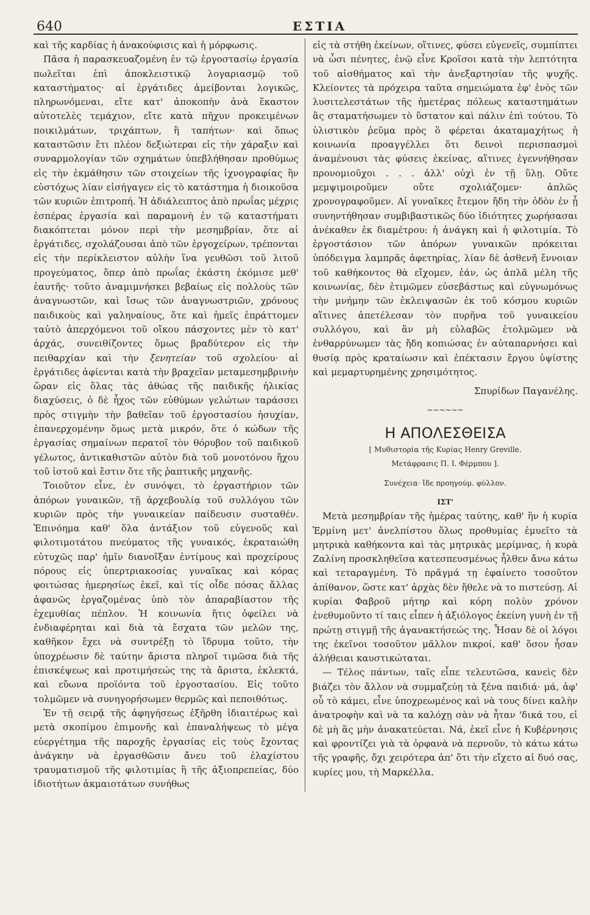640 ΕΣΤΙΑ
καὶ τῆς καρδίας ἡ ἀνακούφισις καὶ ἡ μόρφωσις.
Πᾶσα ἡ παρασκευαζομένη ἐν τῷ ἐργοστασίῳ ἐργασία πωλεῖται ἐπὶ ἀποκλειστικῷ λογαριασμῷ τοῦ καταστήματος· αἱ ἐργάτιδες ἀμείβονται λογικῶς, πληρωνόμεναι, εἴτε κατ' ἀποκοπὴν ἀνὰ ἕκαστον αὐτοτελὲς τεμάχιον, εἴτε κατὰ πῆχυν προκειμένων ποικιλμάτων, τριχάπτων, ἢ ταπήτων· καὶ ὅπως καταστῶσιν ἔτι πλέον δεξιώτεραι εἰς τὴν χάραξιν καὶ συναρμολογίαν τῶν σχημάτων ὑπεβλήθησαν προθύμως εἰς τὴν ἐκμάθησιν τῶν στοιχείων τῆς ἰχνογραφίας ἣν εὐστόχως λίαν εἰσήγαγεν εἰς τὸ κατάστημα ἡ διοικοῦσα τῶν κυριῶν ἐπιτροπή. Ἡ ἀδιάλειπτος ἀπὸ πρωΐας μέχρις ἑσπέρας ἐργασία καὶ παραμονὴ ἐν τῷ καταστήματι διακόπτεται μόνον περὶ τὴν μεσημβρίαν, ὅτε αἱ ἐργάτιδες, σχολάζουσαι ἀπὸ τῶν ἐργοχείρων, τρέπονται εἰς τὴν περίκλειστον αὐλὴν ἵνα γευθῶσι τοῦ λιτοῦ προγεύματος, ὅπερ ἀπὸ πρωΐας ἑκάστη ἐκόμισε μεθ' ἑαυτῆς· τοῦτο ἀναμιμνήσκει βεβαίως εἰς πολλοὺς τῶν ἀναγνωστῶν, καὶ ἴσως τῶν ἀναγνωστριῶν, χρόνους παιδικοὺς καὶ γαληναίους, ὅτε καὶ ἡμεῖς ἐπράττομεν ταὐτὸ ἀπερχόμενοι τοῦ οἴκου πάσχοντες μὲν τὸ κατ' ἀρχάς, συνειθίζοντες ὅμως βραδύτερον εἰς τὴν πειθαρχίαν καὶ τὴν ξενητείαν τοῦ σχολείου· αἱ ἐργάτιδες ἀφίενται κατὰ τὴν βραχεῖαν μεταμεσημβρινὴν ὥραν εἰς ὅλας τὰς ἀθώας τῆς παιδικῆς ἡλικίας διαχύσεις, ὁ δὲ ἦχος τῶν εὐθύμων γελώτων ταράσσει πρὸς στιγμὴν τὴν βαθεῖαν τοῦ ἐργοστασίου ἡσυχίαν, ἐπανερχομένην ὅμως μετὰ μικρόν, ὅτε ὁ κώδων τῆς ἐργασίας σημαίνων περατοῖ τὸν θόρυβον τοῦ παιδικοῦ γέλωτος, ἀντικαθιστῶν αὐτὸν διὰ τοῦ μονοτόνου ἤχου τοῦ ἱστοῦ καὶ ἔστιν ὅτε τῆς ῥαπτικῆς μηχανῆς.
Τοιοῦτον εἶνε, ἐν συνόψει, τὸ ἐργαστήριον τῶν ἀπόρων γυναικῶν, τῇ ἀρχεβουλίᾳ τοῦ συλλόγου τῶν κυριῶν πρὸς τὴν γυναικείαν παίδευσιν συσταθέν. Ἐπινόημα καθ' ὅλα ἀντάξιον τοῦ εὐγενοῦς καὶ φιλοτιμοτάτου πνεύματος τῆς γυναικός, ἐκραταιώθη εὐτυχῶς παρ' ἡμῖν διανοῖξαν ἐντίμους καὶ προχείρους πόρους εἰς ὑπερτριακοσίας γυναῖκας καὶ κόρας φοιτώσας ἡμερησίως ἐκεῖ, καὶ τίς οἶδε πόσας ἄλλας ἀφανῶς ἐργαζομένας ὑπὸ τὸν ἀπαραβίαστον τῆς ἐχεμυθίας πέπλον. Ἡ κοινωνία ἥτις ὀφείλει νὰ ἐνδιαφέρηται καὶ διὰ τὰ ἔσχατα τῶν μελῶν της, καθῆκον ἔχει νὰ συντρέξῃ τὸ ἵδρυμα τοῦτο, τὴν ὑποχρέωσιν δὲ ταύτην ἄριστα πληροῖ τιμῶσα διὰ τῆς ἐπισκέψεως καὶ προτιμήσεώς της τὰ ἄριστα, ἐκλεκτά, καὶ εὔωνα προϊόντα τοῦ ἐργοστασίου. Εἰς τοῦτο τολμῶμεν νὰ συνηγορήσωμεν θερμῶς καὶ πεποιθότως.
Ἐν τῇ σειρᾷ τῆς ἀφηγήσεως ἐξῆρθη ἰδιαιτέρως καὶ μετὰ σκοπίμου ἐπιμονῆς καὶ ἐπαναλήψεως τὸ μέγα εὐεργέτημα τῆς παροχῆς ἐργασίας εἰς τοὺς ἔχοντας ἀνάγκην νὰ ἐργασθῶσιν ἄνευ τοῦ ἐλαχίστου τραυματισμοῦ τῆς φιλοτιμίας ἢ τῆς ἀξιοπρεπείας, δύο ἰδιοτήτων ἀκμαιοτάτων συνήθως
εἰς τὰ στήθη ἐκείνων, οἵτινες, φύσει εὐγενεῖς, συμπίπτει νὰ ὦσι πένητες, ἐνῷ εἶνε Κροῖσοι κατὰ τὴν λεπτότητα τοῦ αἰσθήματος καὶ τὴν ἀνεξαρτησίαν τῆς ψυχῆς. Κλείοντες τὰ πρόχειρα ταῦτα σημειώματα ἐφ' ἑνὸς τῶν λυσιτελεστάτων τῆς ἡμετέρας πόλεως καταστημάτων ἂς σταματήσωμεν τὸ ὕστατον καὶ πάλιν ἐπὶ τούτου. Τὸ ὑλιστικὸν ῥεῦμα πρὸς ὃ φέρεται ἀκαταμαχήτως ἡ κοινωνία προαγγέλλει ὅτι δεινοὶ περισπασμοὶ ἀναμένουσι τὰς φύσεις ἐκείνας, αἵτινες ἐγεννήθησαν προνομιοῦχοι . . . ἀλλ' οὐχὶ ἐν τῇ ὕλῃ. Οὔτε μεμψιμοιροῦμεν οὔτε σχολιάζομεν· ἁπλῶς χρονογραφοῦμεν. Αἱ γυναῖκες ἔτεμον ἤδη τὴν ὁδὸν ἐν ᾗ συνηντήθησαν συμβιβαστικῶς δύο ἰδιότητες χωρήσασαι ἀνέκαθεν ἐκ διαμέτρου: ἡ ἀνάγκη καὶ ἡ φιλοτιμία. Τὸ ἐργοστάσιον τῶν ἀπόρων γυναικῶν πρόκειται ὑπόδειγμα λαμπρᾶς ἀφετηρίας, λίαν δὲ ἀσθενῆ ἔννοιαν τοῦ καθήκοντος θὰ εἴχομεν, ἐάν, ὡς ἁπλᾶ μέλη τῆς κοινωνίας, δὲν ἐτιμῶμεν εὐσεβάστως καὶ εὐγνωμόνως τὴν μνήμην τῶν ἐκλειψασῶν ἐκ τοῦ κόσμου κυριῶν αἵτινες ἀπετέλεσαν τὸν πυρῆνα τοῦ γυναικείου συλλόγου, καὶ ἂν μὴ εὐλαβῶς ἐτολμῶμεν νὰ ἐνθαρρύνωμεν τὰς ἤδη κοπιώσας ἐν αὐταπαρνήσει καὶ θυσίᾳ πρὸς κραταίωσιν καὶ ἐπέκτασιν ἔργου ὑψίστης καὶ μεμαρτυρημένης χρησιμότητος.
Σπυρίδων Παγανέλης.
~~~~~~
Η ΑΠΟΛΕΣΘΕΙΣΑ
[ Μυθιστορία τῆς Κυρίας Henry Greville.
Μετάφρασις Π. Ι. Φέρμπου ].
Συνέχεια· ἴδε προηγούμ. φύλλον.
ΙΣΤ'
Μετὰ μεσημβρίαν τῆς ἡμέρας ταύτης, καθ' ἣν ἡ κυρία Ἑρμίνη μετ' ἀνελπίστου ὅλως προθυμίας ἐμυεῖτο τὰ μητρικὰ καθήκοντα καὶ τὰς μητρικὰς μερίμνας, ἡ κυρὰ Ζαλίνη προσκληθεῖσα κατεσπευσμένως ἦλθεν ἄνω κάτω καὶ τεταραγμένη. Τὸ πρᾶγμά τῃ ἐφαίνετο τοσοῦτον ἀπίθανον, ὥστε κατ' ἀρχὰς δὲν ἤθελε νὰ το πιστεύσῃ. Αἱ κυρίαι Φαβροῦ μήτηρ καὶ κόρη πολὺν χρόνον ἐνεθυμοῦντο τί ταις εἶπεν ἡ ἀξιόλογος ἐκείνη γυνὴ ἐν τῇ πρώτῃ στιγμῇ τῆς ἀγανακτήσεώς της. Ἦσαν δὲ οἱ λόγοι της ἐκεῖνοι τοσοῦτον μᾶλλον πικροί, καθ' ὅσον ἦσαν ἀλήθειαι καυστικώταται.
— Τέλος πάντων, ταῖς εἶπε τελευτῶσα, κανεὶς δὲν βιάζει τὸν ἄλλον νὰ συμμαζεύῃ τὰ ξένα παιδιά· μά, ἀφ' οὗ τὸ κάμει, εἶνε ὑποχρεωμένος καὶ νὰ τους δίνει καλὴν ἀνατροφὴν καὶ νὰ τα καλόχῃ σὰν νὰ ἦταν 'δικά του, εἰ δὲ μὴ ἂς μὴν ἀνακατεύεται. Νά, ἐκεῖ εἶνε ἡ Κυβέρνησις καὶ φροντίζει γιὰ τὰ ὀρφανὰ νὰ περνοῦν, τὸ κάτω κάτω τῆς γραφῆς, ὄχι χειρότερα ἀπ' ὅτι τὴν εἴχετο αἱ δυό σας, κυρίες μου, τὴ Μαρκέλλα.